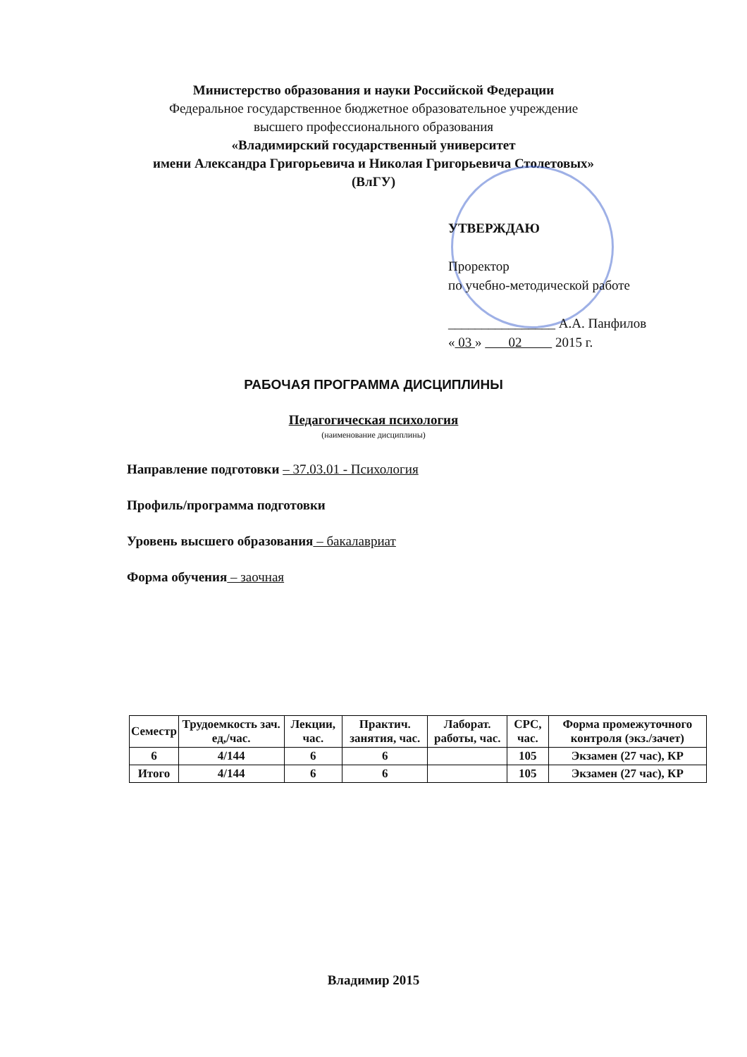Министерство образования и науки Российской Федерации
Федеральное государственное бюджетное образовательное учреждение
высшего профессионального образования
«Владимирский государственный университет
имени Александра Григорьевича и Николая Григорьевича Столетовых»
(ВлГУ)
УТВЕРЖДАЮ
Проректор
по учебно-методической работе
________________ А.А. Панфилов
« 03 » 02 2015 г.
РАБОЧАЯ ПРОГРАММА ДИСЦИПЛИНЫ
Педагогическая психология
(наименование дисциплины)
Направление подготовки – 37.03.01 - Психология
Профиль/программа подготовки
Уровень высшего образования – бакалавриат
Форма обучения – заочная
| Семестр | Трудоемкость зач. ед,/час. | Лекции, час. | Практич. занятия, час. | Лаборат. работы, час. | СРС, час. | Форма промежуточного контроля (экз./зачет) |
| --- | --- | --- | --- | --- | --- | --- |
| 6 | 4/144 | 6 | 6 | | 105 | Экзамен (27 час), КР |
| Итого | 4/144 | 6 | 6 | | 105 | Экзамен (27 час), КР |
Владимир 2015